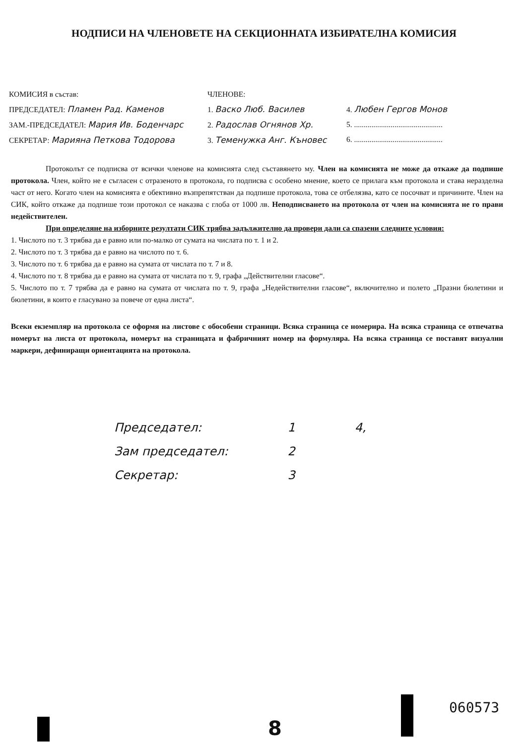НОДПИСИ НА ЧЛЕНОВЕТЕ НА СЕКЦИОННАТА ИЗБИРАТЕЛНА КОМИСИЯ
КОМИСИЯ в състав:
ПРЕДСЕДАТЕЛ: Пламен Рад. Каменов
ЗАМ.-ПРЕДСЕДАТЕЛ: Мария Ив. Боденчарс
СЕКРЕТАР: Марияна Петкова Тодорова
ЧЛЕНОВЕ:
1. Васко Люб. Василев
2. Радослав Огнянов Хр.
3. Теменужка Анг. Къновес
4. Любен Гергов Монов
5. ..............................................
6. ..............................................
Протоколът се подписва от всички членове на комисията след съставянето му. Член на комисията не може да откаже да подпише протокола. Член, който не е съгласен с отразеното в протокола, го подписва с особено мнение, което се прилага към протокола и става неразделна част от него. Когато член на комисията е обективно възпрепятстван да подпише протокола, това се отбелязва, като се посочват и причините. Член на СИК, който откаже да подпише този протокол се наказва с глоба от 1000 лв. Неподписването на протокола от член на комисията не го прави недействителен.
При определяне на изборните резултати СИК трябва задължително да провери дали са спазени следните условия:
1. Числото по т. 3 трябва да е равно или по-малко от сумата на числата по т. 1 и 2.
2. Числото по т. 3 трябва да е равно на числото по т. 6.
3. Числото по т. 6 трябва да е равно на сумата от числата по т. 7 и 8.
4. Числото по т. 8 трябва да е равно на сумата от числата по т. 9, графа „Действителни гласове“.
5. Числото по т. 7 трябва да е равно на сумата от числата по т. 9, графа „Недействителни гласове“, включително и полето „Празни бюлетини и бюлетини, в които е гласувано за повече от една листа“.
Всеки екземпляр на протокола се оформя на листове с обособени страници. Всяка страница се номерира. На всяка страница се отпечатва номерът на листа от протокола, номерът на страницата и фабричният номер на формуляра. На всяка страница се поставят визуални маркери, дефиниращи ориентацията на протокола.
Председател:
Зам председател:
Секретар:
1
2
3
4,
8
060573